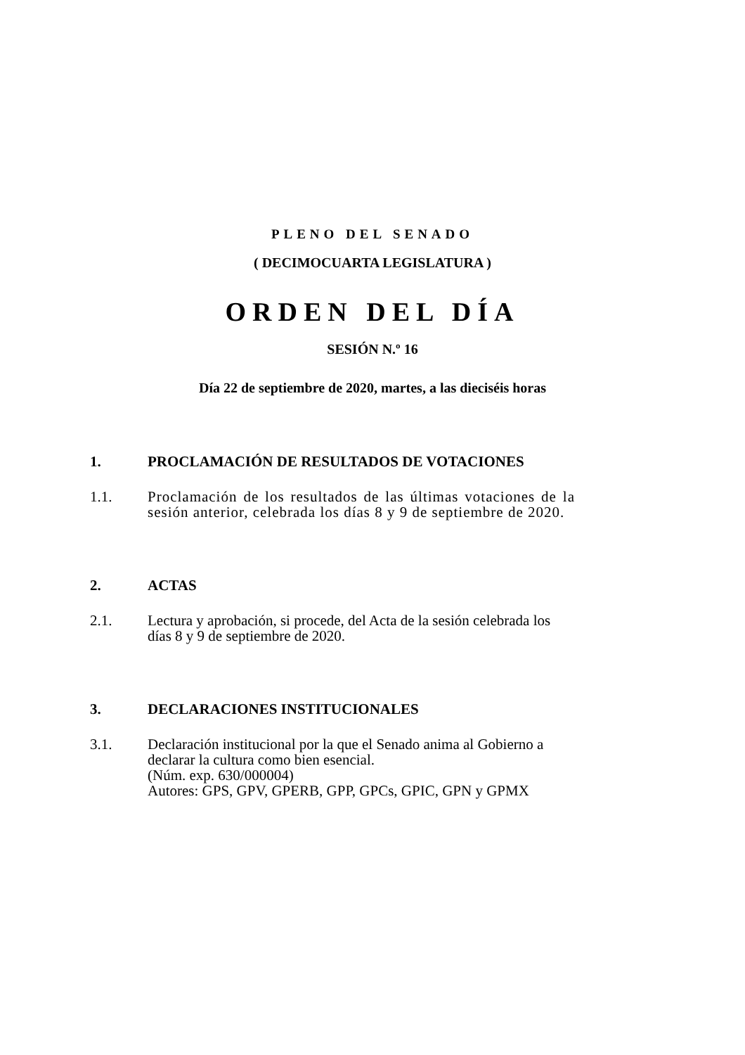PLENO DEL SENADO
( DECIMOCUARTA LEGISLATURA )
ORDEN DEL DÍA
SESIÓN N.º 16
Día 22 de septiembre de 2020, martes, a las dieciséis horas
1. PROCLAMACIÓN DE RESULTADOS DE VOTACIONES
1.1. Proclamación de los resultados de las últimas votaciones de la sesión anterior, celebrada los días 8 y 9 de septiembre de 2020.
2. ACTAS
2.1. Lectura y aprobación, si procede, del Acta de la sesión celebrada los días 8 y 9 de septiembre de 2020.
3. DECLARACIONES INSTITUCIONALES
3.1. Declaración institucional por la que el Senado anima al Gobierno a declarar la cultura como bien esencial.
(Núm. exp. 630/000004)
Autores: GPS, GPV, GPERB, GPP, GPCs, GPIC, GPN y GPMX